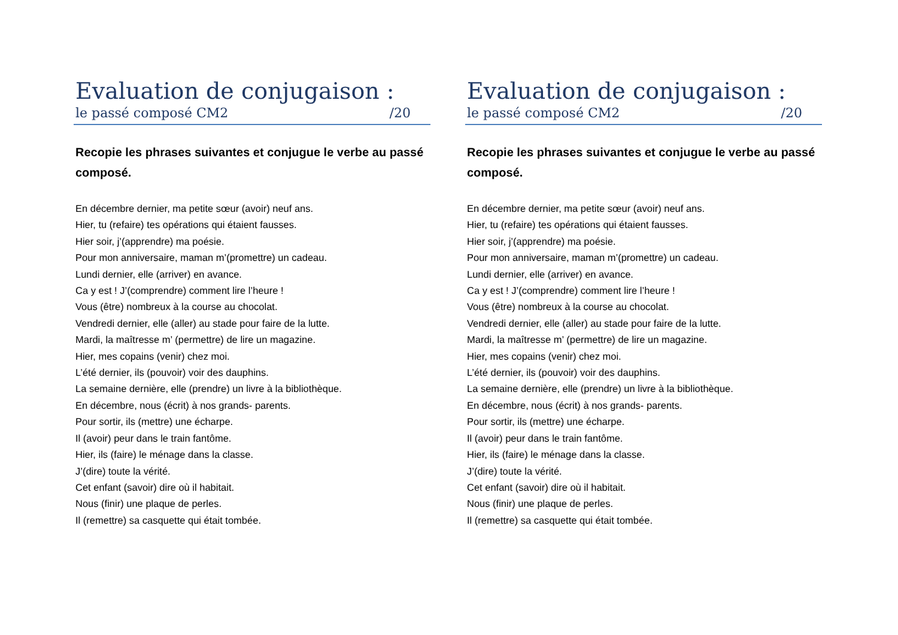Evaluation de conjugaison :
le passé composé CM2 /20
Recopie les phrases suivantes et conjugue le verbe au passé composé.
En décembre dernier, ma petite sœur (avoir) neuf ans.
Hier, tu (refaire) tes opérations qui étaient fausses.
Hier soir, j’(apprendre) ma poésie.
Pour mon anniversaire, maman m’(promettre) un cadeau.
Lundi dernier, elle (arriver) en avance.
Ca y est ! J’(comprendre) comment lire l’heure !
Vous (être) nombreux à la course au chocolat.
Vendredi dernier, elle (aller) au stade pour faire de la lutte.
Mardi, la maîtresse m’ (permettre) de lire un magazine.
Hier, mes copains (venir) chez moi.
L’été dernier, ils (pouvoir) voir des dauphins.
La semaine dernière, elle (prendre) un livre à la bibliothèque.
En décembre, nous (écrit) à nos grands- parents.
Pour sortir, ils (mettre) une écharpe.
Il (avoir) peur dans le train fantôme.
Hier, ils (faire) le ménage dans la classe.
J’(dire) toute la vérité.
Cet enfant (savoir) dire où il habitait.
Nous (finir) une plaque de perles.
Il (remettre) sa casquette qui était tombée.
Evaluation de conjugaison :
le passé composé CM2 /20
Recopie les phrases suivantes et conjugue le verbe au passé composé.
En décembre dernier, ma petite sœur (avoir) neuf ans.
Hier, tu (refaire) tes opérations qui étaient fausses.
Hier soir, j’(apprendre) ma poésie.
Pour mon anniversaire, maman m’(promettre) un cadeau.
Lundi dernier, elle (arriver) en avance.
Ca y est ! J’(comprendre) comment lire l’heure !
Vous (être) nombreux à la course au chocolat.
Vendredi dernier, elle (aller) au stade pour faire de la lutte.
Mardi, la maîtresse m’ (permettre) de lire un magazine.
Hier, mes copains (venir) chez moi.
L’été dernier, ils (pouvoir) voir des dauphins.
La semaine dernière, elle (prendre) un livre à la bibliothèque.
En décembre, nous (écrit) à nos grands- parents.
Pour sortir, ils (mettre) une écharpe.
Il (avoir) peur dans le train fantôme.
Hier, ils (faire) le ménage dans la classe.
J’(dire) toute la vérité.
Cet enfant (savoir) dire où il habitait.
Nous (finir) une plaque de perles.
Il (remettre) sa casquette qui était tombée.